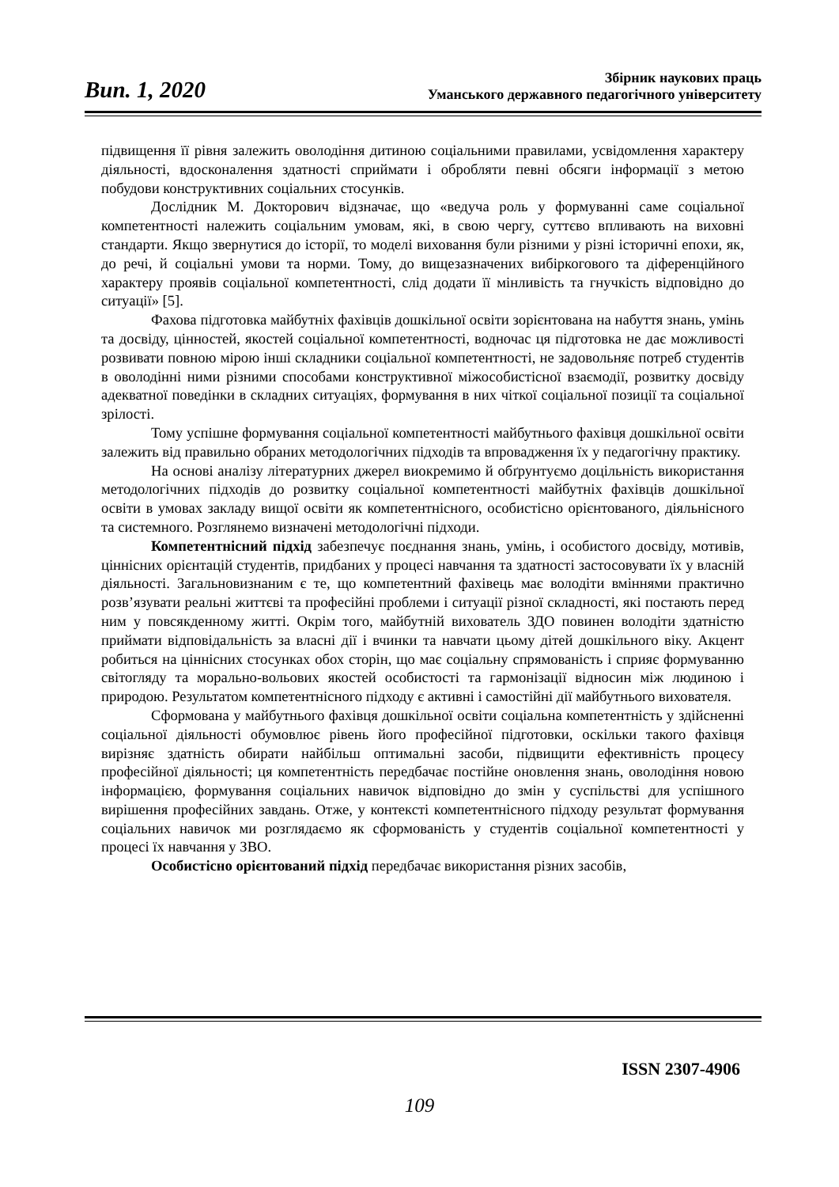Вип. 1, 2020
Збірник наукових праць
Уманського державного педагогічного університету
підвищення її рівня залежить оволодіння дитиною соціальними правилами, усвідомлення характеру діяльності, вдосконалення здатності сприймати і обробляти певні обсяги інформації з метою побудови конструктивних соціальних стосунків.
Дослідник М. Докторович відзначає, що «ведуча роль у формуванні саме соціальної компетентності належить соціальним умовам, які, в свою чергу, суттєво впливають на виховні стандарти. Якщо звернутися до історії, то моделі виховання були різними у різні історичні епохи, як, до речі, й соціальні умови та норми. Тому, до вищезазначених вибіркогового та діференційного характеру проявів соціальної компетентності, слід додати її мінливість та гнучкість відповідно до ситуації» [5].
Фахова підготовка майбутніх фахівців дошкільної освіти зорієнтована на набуття знань, умінь та досвіду, цінностей, якостей соціальної компетентності, водночас ця підготовка не дає можливості розвивати повною мірою інші складники соціальної компетентності, не задовольняє потреб студентів в оволодінні ними різними способами конструктивної міжособистісної взаємодії, розвитку досвіду адекватної поведінки в складних ситуаціях, формування в них чіткої соціальної позиції та соціальної зрілості.
Тому успішне формування соціальної компетентності майбутнього фахівця дошкільної освіти залежить від правильно обраних методологічних підходів та впровадження їх у педагогічну практику.
На основі аналізу літературних джерел виокремимо й обґрунтуємо доцільність використання методологічних підходів до розвитку соціальної компетентності майбутніх фахівців дошкільної освіти в умовах закладу вищої освіти як компетентнісного, особистісно орієнтованого, діяльнісного та системного. Розглянемо визначені методологічні підходи.
Компетентнісний підхід забезпечує поєднання знань, умінь, і особистого досвіду, мотивів, ціннісних орієнтацій студентів, придбаних у процесі навчання та здатності застосовувати їх у власній діяльності. Загальновизнаним є те, що компетентний фахівець має володіти вміннями практично розв’язувати реальні життєві та професійні проблеми і ситуації різної складності, які постають перед ним у повсякденному житті. Окрім того, майбутній вихователь ЗДО повинен володіти здатністю приймати відповідальність за власні дії і вчинки та навчати цьому дітей дошкільного віку. Акцент робиться на ціннісних стосунках обох сторін, що має соціальну спрямованість і сприяє формуванню світогляду та морально-вольових якостей особистості та гармонізації відносин між людиною і природою. Результатом компетентнісного підходу є активні і самостійні дії майбутнього вихователя.
Сформована у майбутнього фахівця дошкільної освіти соціальна компетентність у здійсненні соціальної діяльності обумовлює рівень його професійної підготовки, оскільки такого фахівця вирізняє здатність обирати найбільш оптимальні засоби, підвищити ефективність процесу професійної діяльності; ця компетентність передбачає постійне оновлення знань, оволодіння новою інформацією, формування соціальних навичок відповідно до змін у суспільстві для успішного вирішення професійних завдань. Отже, у контексті компетентнісного підходу результат формування соціальних навичок ми розглядаємо як сформованість у студентів соціальної компетентності у процесі їх навчання у ЗВО.
Особистісно орієнтований підхід передбачає використання різних засобів,
ISSN 2307-4906
109